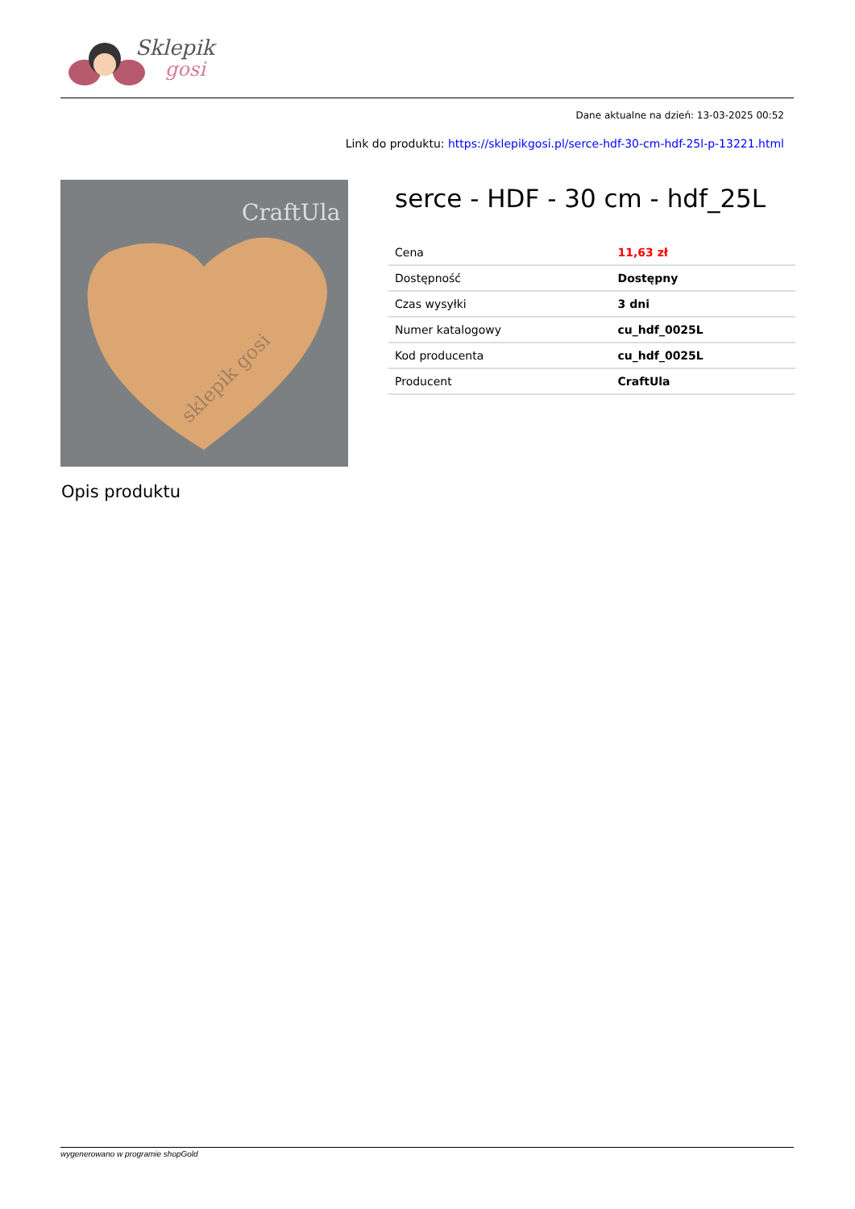Sklepik
gosi
Dane aktualne na dzień: 13-03-2025 00:52
Link do produktu: https://sklepikgosi.pl/serce-hdf-30-cm-hdf-25l-p-13221.html
CraftUla
sklepik gosi
serce - HDF - 30 cm - hdf_25L
| Cena | 11,63 zł |
| Dostępność | Dostępny |
| Czas wysyłki | 3 dni |
| Numer katalogowy | cu_hdf_0025L |
| Kod producenta | cu_hdf_0025L |
| Producent | CraftUla |
Opis produktu
wygenerowano w programie shopGold